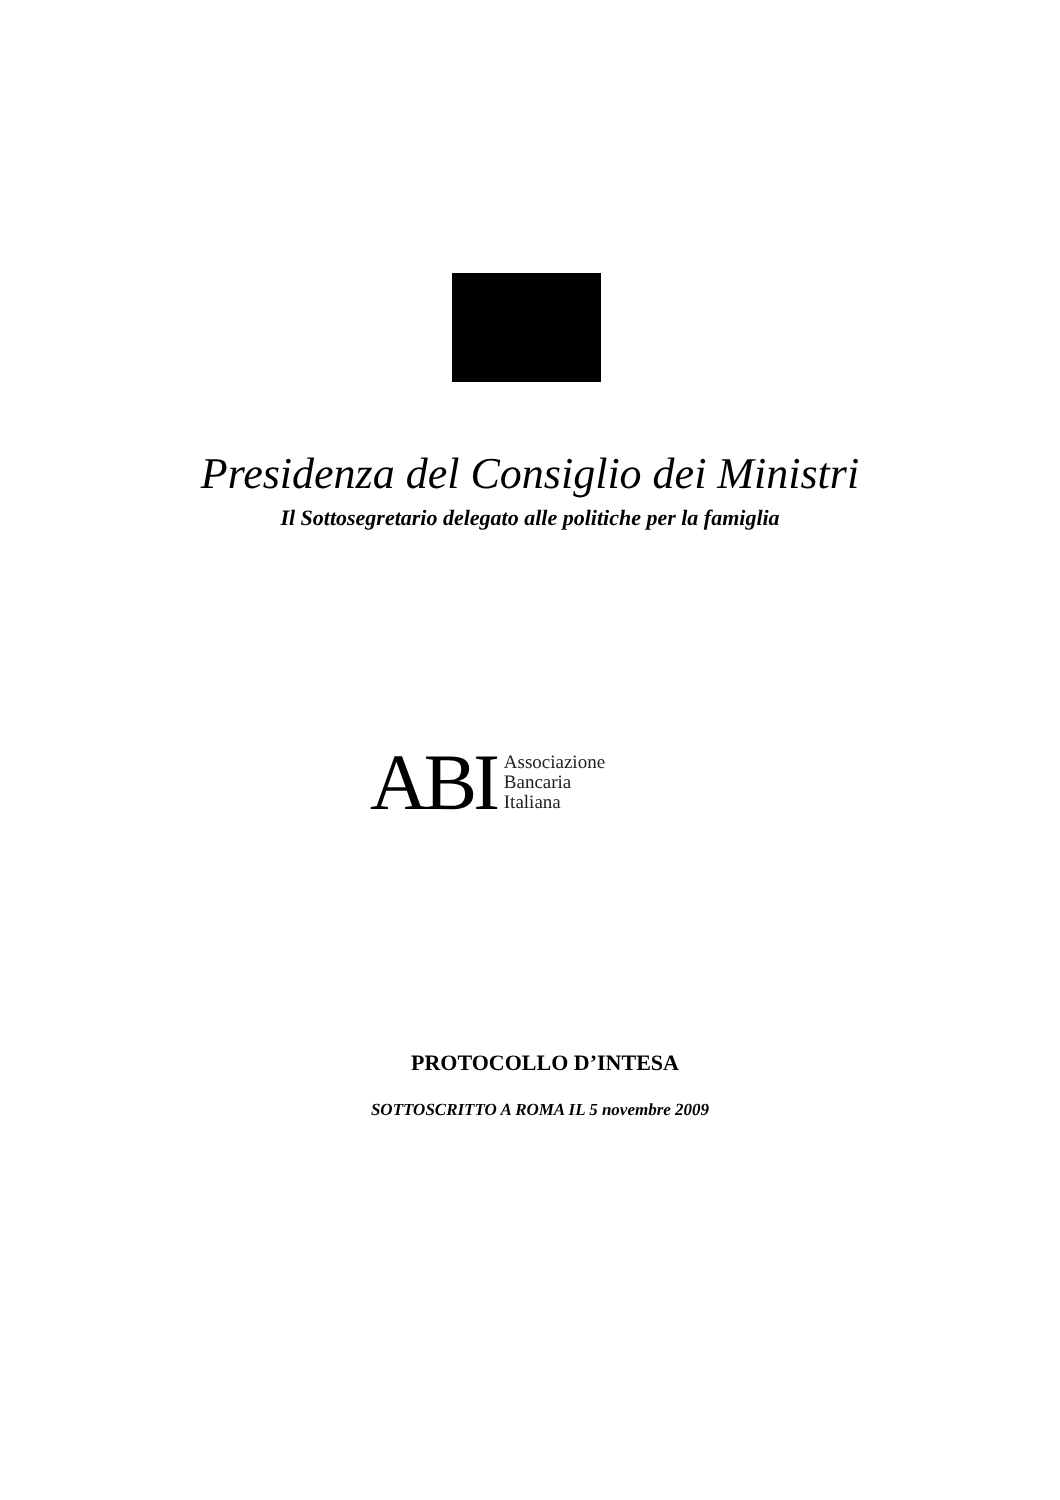Presidenza del Consiglio dei Ministri
Il Sottosegretario delegato alle politiche per la famiglia
ABI
Associazione
Bancaria
Italiana
PROTOCOLLO D’INTESA
SOTTOSCRITTO A ROMA IL 5 novembre 2009